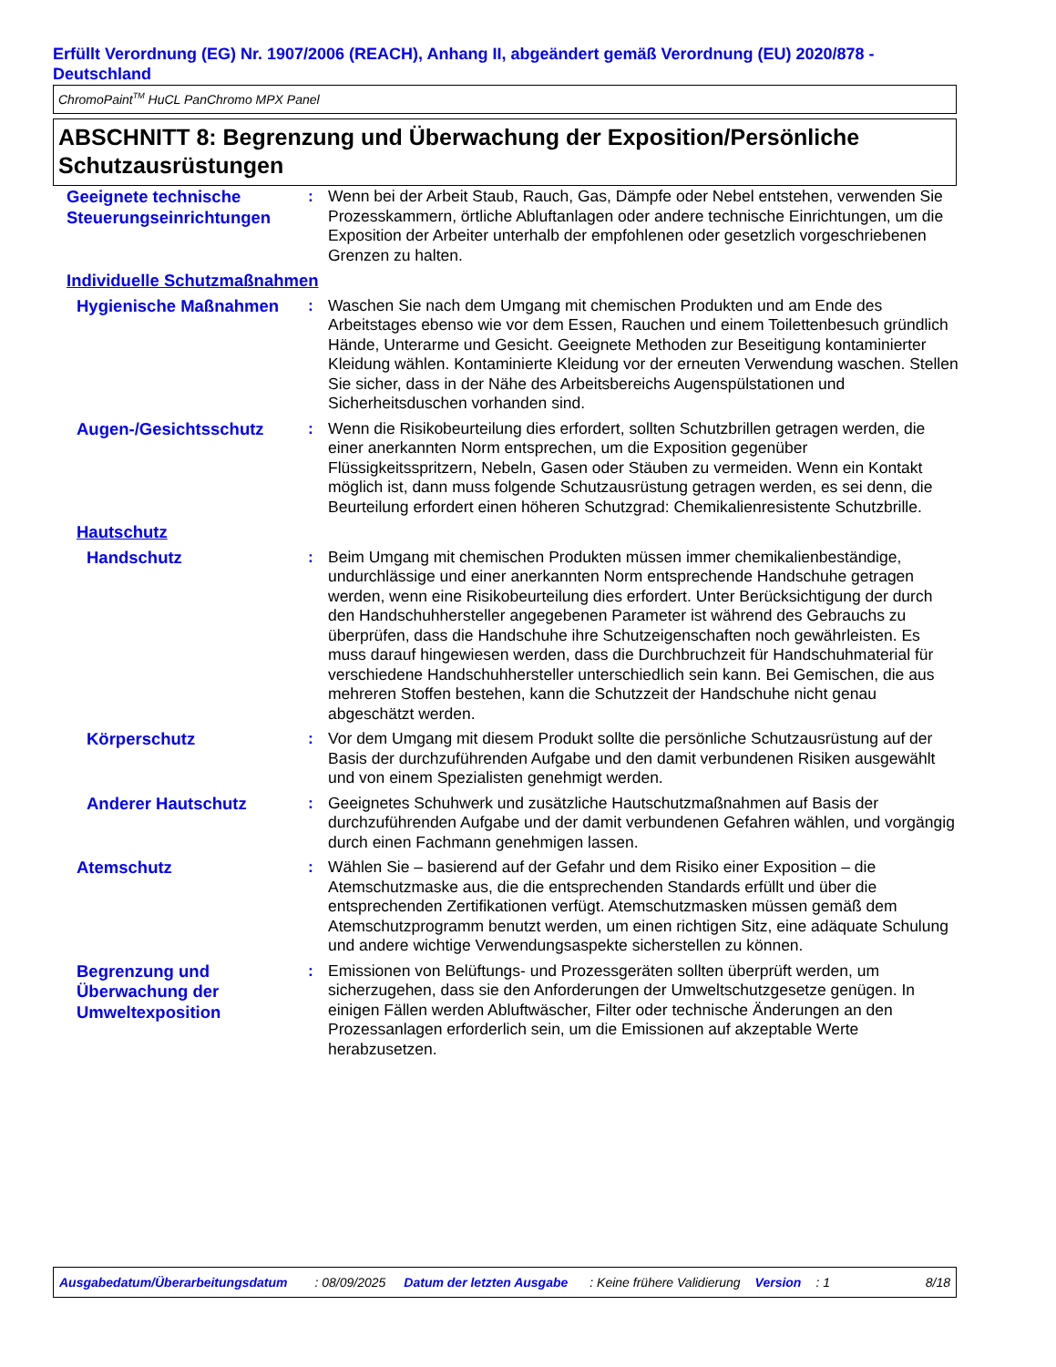Erfüllt Verordnung (EG) Nr. 1907/2006 (REACH), Anhang II, abgeändert gemäß Verordnung (EU) 2020/878 - Deutschland
ChromoPaint<sup>TM</sup> HuCL PanChromo MPX Panel
ABSCHNITT 8: Begrenzung und Überwachung der Exposition/Persönliche Schutzausrüstungen
Geeignete technische Steuerungseinrichtungen
: Wenn bei der Arbeit Staub, Rauch, Gas, Dämpfe oder Nebel entstehen, verwenden Sie Prozesskammern, örtliche Abluftanlagen oder andere technische Einrichtungen, um die Exposition der Arbeiter unterhalb der empfohlenen oder gesetzlich vorgeschriebenen Grenzen zu halten.
Individuelle Schutzmaßnahmen
Hygienische Maßnahmen
: Waschen Sie nach dem Umgang mit chemischen Produkten und am Ende des Arbeitstages ebenso wie vor dem Essen, Rauchen und einem Toilettenbesuch gründlich Hände, Unterarme und Gesicht. Geeignete Methoden zur Beseitigung kontaminierter Kleidung wählen. Kontaminierte Kleidung vor der erneuten Verwendung waschen. Stellen Sie sicher, dass in der Nähe des Arbeitsbereichs Augenspülstationen und Sicherheitsduschen vorhanden sind.
Augen-/Gesichtsschutz
: Wenn die Risikobeurteilung dies erfordert, sollten Schutzbrillen getragen werden, die einer anerkannten Norm entsprechen, um die Exposition gegenüber Flüssigkeitsspritzern, Nebeln, Gasen oder Stäuben zu vermeiden. Wenn ein Kontakt möglich ist, dann muss folgende Schutzausrüstung getragen werden, es sei denn, die Beurteilung erfordert einen höheren Schutzgrad: Chemikalienresistente Schutzbrille.
Hautschutz
Handschutz
: Beim Umgang mit chemischen Produkten müssen immer chemikalienbeständige, undurchlässige und einer anerkannten Norm entsprechende Handschuhe getragen werden, wenn eine Risikobeurteilung dies erfordert. Unter Berücksichtigung der durch den Handschuhhersteller angegebenen Parameter ist während des Gebrauchs zu überprüfen, dass die Handschuhe ihre Schutzeigenschaften noch gewährleisten. Es muss darauf hingewiesen werden, dass die Durchbruchzeit für Handschuhmaterial für verschiedene Handschuhhersteller unterschiedlich sein kann. Bei Gemischen, die aus mehreren Stoffen bestehen, kann die Schutzzeit der Handschuhe nicht genau abgeschätzt werden.
Körperschutz
: Vor dem Umgang mit diesem Produkt sollte die persönliche Schutzausrüstung auf der Basis der durchzuführenden Aufgabe und den damit verbundenen Risiken ausgewählt und von einem Spezialisten genehmigt werden.
Anderer Hautschutz
: Geeignetes Schuhwerk und zusätzliche Hautschutzmaßnahmen auf Basis der durchzuführenden Aufgabe und der damit verbundenen Gefahren wählen, und vorgängig durch einen Fachmann genehmigen lassen.
Atemschutz
: Wählen Sie – basierend auf der Gefahr und dem Risiko einer Exposition – die Atemschutzmaske aus, die die entsprechenden Standards erfüllt und über die entsprechenden Zertifikationen verfügt. Atemschutzmasken müssen gemäß dem Atemschutzprogramm benutzt werden, um einen richtigen Sitz, eine adäquate Schulung und andere wichtige Verwendungsaspekte sicherstellen zu können.
Begrenzung und Überwachung der Umweltexposition
: Emissionen von Belüftungs- und Prozessgeräten sollten überprüft werden, um sicherzugehen, dass sie den Anforderungen der Umweltschutzgesetze genügen. In einigen Fällen werden Abluftwäscher, Filter oder technische Änderungen an den Prozessanlagen erforderlich sein, um die Emissionen auf akzeptable Werte herabzusetzen.
Ausgabedatum/Überarbeitungsdatum: 08/09/2025 Datum der letzten Ausgabe: Keine frühere Validierung Version: 1 8/18